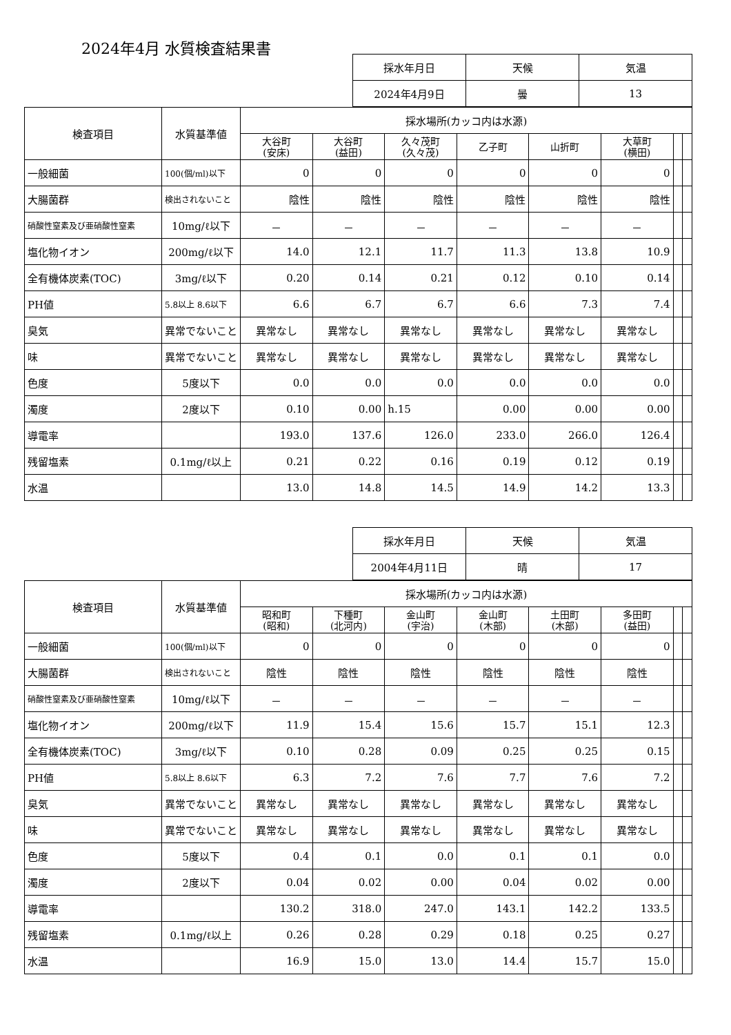2024年4月 水質検査結果書
| 採水年月日 | 天候 | 気温 |
| 2024年4月9日 | 曇 | 13 |
| 検査項目 | 水質基準値 | 採水場所(カッコ内は水源) | | | | | | | |
| --- | --- | --- | --- | --- | --- | --- | --- | --- | --- |
| | | 大谷町 (安床) | 大谷町 (益田) | 久々茂町 (久々茂) | 乙子町 | 山折町 | 大草町 (横田) | | |
| 一般細菌 | 100(個/ml)以下 | 0 | 0 | 0 | 0 | 0 | 0 | | |
| 大腸菌群 | 検出されないこと | 陰性 | 陰性 | 陰性 | 陰性 | 陰性 | 陰性 | | |
| 硝酸性窒素及び亜硝酸性窒素 | 10mg/ℓ以下 | － | － | － | － | － | － | | |
| 塩化物イオン | 200mg/ℓ以下 | 14.0 | 12.1 | 11.7 | 11.3 | 13.8 | 10.9 | | |
| 全有機体炭素(TOC) | 3mg/ℓ以下 | 0.20 | 0.14 | 0.21 | 0.12 | 0.10 | 0.14 | | |
| PH値 | 5.8以上 8.6以下 | 6.6 | 6.7 | 6.7 | 6.6 | 7.3 | 7.4 | | |
| 臭気 | 異常でないこと | 異常なし | 異常なし | 異常なし | 異常なし | 異常なし | 異常なし | | |
| 味 | 異常でないこと | 異常なし | 異常なし | 異常なし | 異常なし | 異常なし | 異常なし | | |
| 色度 | 5度以下 | 0.0 | 0.0 | 0.0 | 0.0 | 0.0 | 0.0 | | |
| 濁度 | 2度以下 | 0.10 | 0.00 | h.15 | 0.00 | 0.00 | 0.00 | | |
| 導電率 | | 193.0 | 137.6 | 126.0 | 233.0 | 266.0 | 126.4 | | |
| 残留塩素 | 0.1mg/ℓ以上 | 0.21 | 0.22 | 0.16 | 0.19 | 0.12 | 0.19 | | |
| 水温 | | 13.0 | 14.8 | 14.5 | 14.9 | 14.2 | 13.3 | | |
| 採水年月日 | 天候 | 気温 |
| 2004年4月11日 | 晴 | 17 |
| 検査項目 | 水質基準値 | 採水場所(カッコ内は水源) | | | | | | | |
| --- | --- | --- | --- | --- | --- | --- | --- | --- | --- |
| | | 昭和町 (昭和) | 下種町 (北河内) | 金山町 (宇治) | 金山町 (木部) | 土田町 (木部) | 多田町 (益田) | | |
| 一般細菌 | 100(個/ml)以下 | 0 | 0 | 0 | 0 | 0 | 0 | | |
| 大腸菌群 | 検出されないこと | 陰性 | 陰性 | 陰性 | 陰性 | 陰性 | 陰性 | | |
| 硝酸性窒素及び亜硝酸性窒素 | 10mg/ℓ以下 | － | － | － | － | － | － | | |
| 塩化物イオン | 200mg/ℓ以下 | 11.9 | 15.4 | 15.6 | 15.7 | 15.1 | 12.3 | | |
| 全有機体炭素(TOC) | 3mg/ℓ以下 | 0.10 | 0.28 | 0.09 | 0.25 | 0.25 | 0.15 | | |
| PH値 | 5.8以上 8.6以下 | 6.3 | 7.2 | 7.6 | 7.7 | 7.6 | 7.2 | | |
| 臭気 | 異常でないこと | 異常なし | 異常なし | 異常なし | 異常なし | 異常なし | 異常なし | | |
| 味 | 異常でないこと | 異常なし | 異常なし | 異常なし | 異常なし | 異常なし | 異常なし | | |
| 色度 | 5度以下 | 0.4 | 0.1 | 0.0 | 0.1 | 0.1 | 0.0 | | |
| 濁度 | 2度以下 | 0.04 | 0.02 | 0.00 | 0.04 | 0.02 | 0.00 | | |
| 導電率 | | 130.2 | 318.0 | 247.0 | 143.1 | 142.2 | 133.5 | | |
| 残留塩素 | 0.1mg/ℓ以上 | 0.26 | 0.28 | 0.29 | 0.18 | 0.25 | 0.27 | | |
| 水温 | | 16.9 | 15.0 | 13.0 | 14.4 | 15.7 | 15.0 | | |